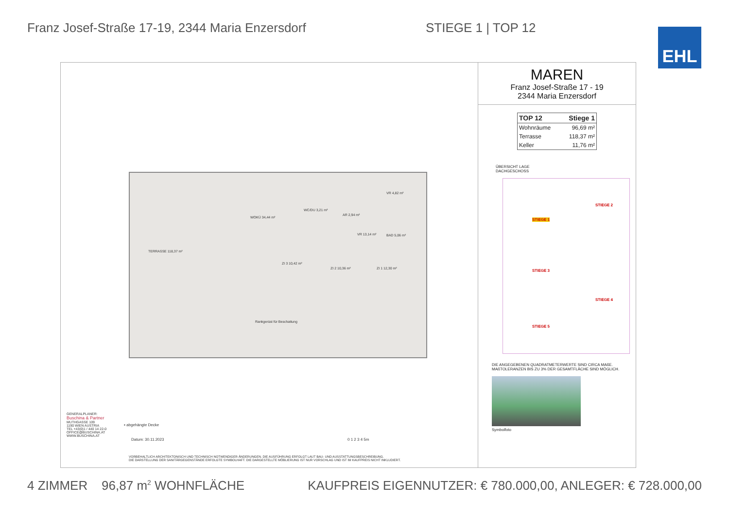Franz Josef-Straße 17-19, 2344 Maria Enzersdorf STIEGE 1 | TOP 12
EHL
TERRASSE 118,37 m²
WOKÜ 34,44 m²
WC/DU 3,21 m²
AR 2,94 m²
VR 4,82 m²
VR 13,14 m² BAD 5,06 m²
ZI 3 10,42 m²
ZI 2 10,36 m² ZI 1 12,30 m²
Rankgerüst für Beschattung
GENERALPLANER:
Buschina & Partner
MUTHGASSE 109
1190 WIEN AUSTRIA
TEL +43(0)1 / 440 14 22-0
OFFICE@BUSCHINA.AT
WWW.BUSCHINA.AT
▪ abgehängte Decke
Datum: 30.11.2023 0 1 2 3 4 5m
VORBEHALTLICH ARCHITEKTONISCH UND TECHNISCH NOTWENDIGER ÄNDERUNGEN. DIE AUSFÜHRUNG ERFOLGT LAUT BAU- UND AUSSTATTUNGSBESCHREIBUNG.
DIE DARSTELLUNG DER SANITÄRGEGENSTÄNDE ERFOLGTE SYMBOLHAFT. DIE DARGESTELLTE MÖBLIERUNG IST NUR VORSCHLAG UND IST IM KAUFPREIS NICHT INKLUDIERT.
MAREN
Franz Josef-Straße 17 - 19
2344 Maria Enzersdorf
| TOP 12 | Stiege 1 |
| --- | --- |
| Wohnräume | 96,69 m² |
| Terrasse | 118,37 m² |
| Keller | 11,76 m² |
ÜBERSICHT LAGE
DACHGESCHOSS
STIEGE 1
STIEGE 2
STIEGE 3
STIEGE 4
STIEGE 5
DIE ANGEGEBENEN QUADRATMETERWERTE SIND CIRCA MAßE.
MAßTOLERANZEN BIS ZU 3% DER GESAMTFLÄCHE SIND MÖGLICH.
Symbolfoto
4 ZIMMER 96,87 m<sup>2</sup> WOHNFLÄCHE
KAUFPREIS EIGENNUTZER: € 780.000,00, ANLEGER: € 728.000,00